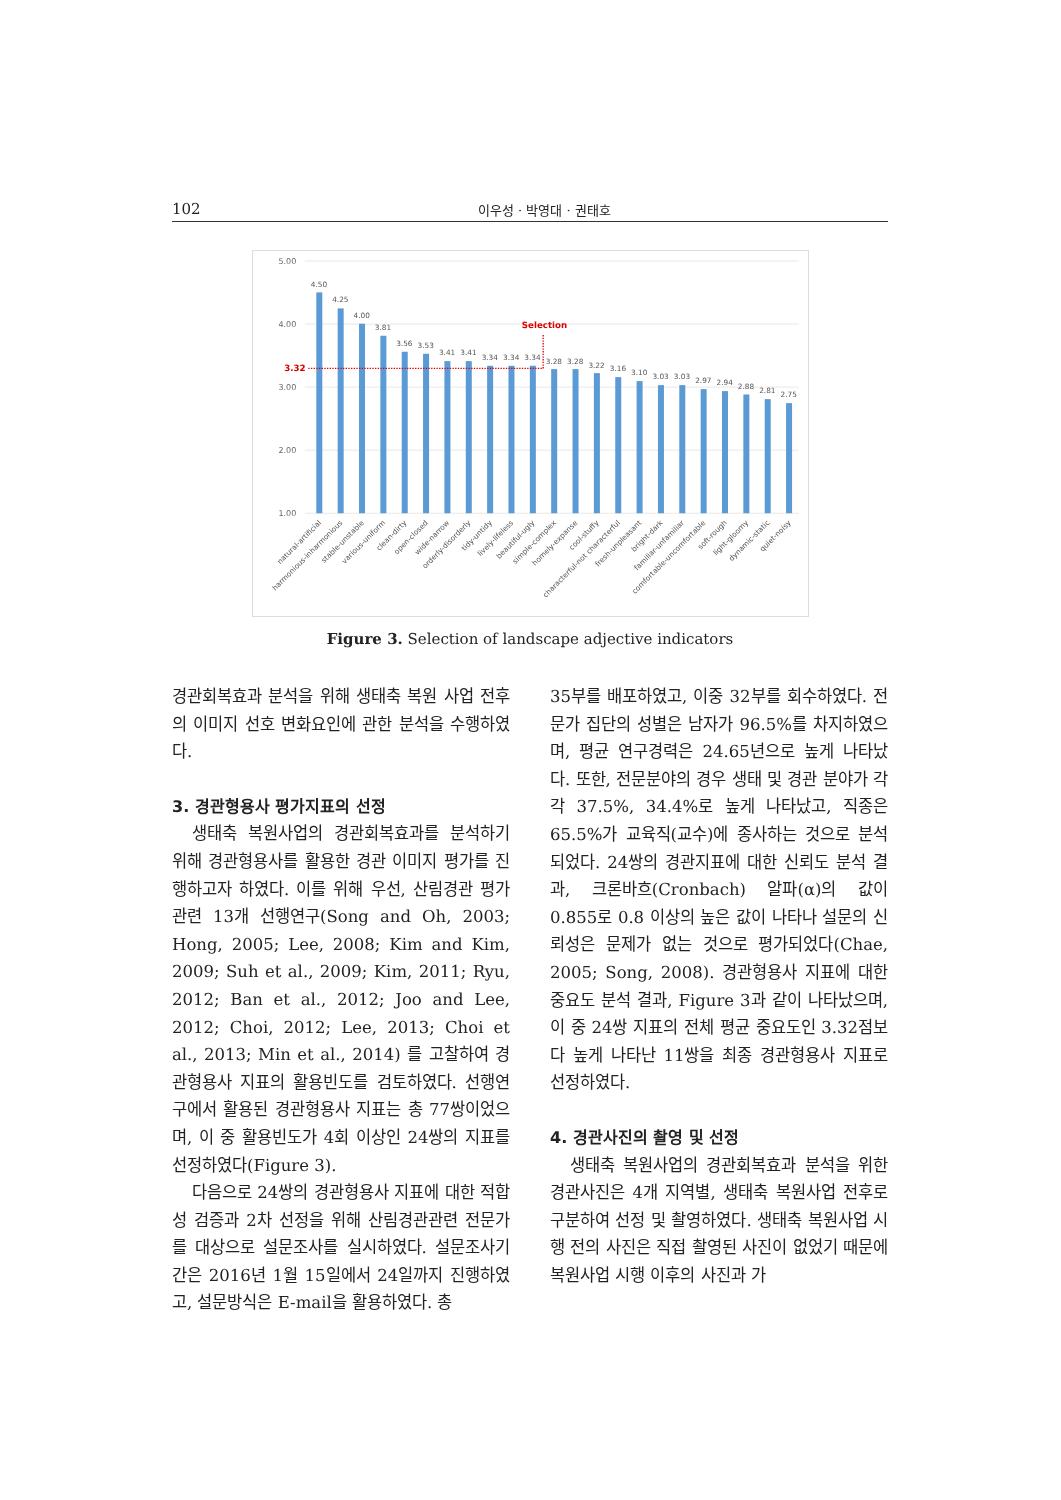102 이우성 · 박영대 · 권태호
5.00
4.00
3.00
2.00
1.00
4.50
4.25
4.00
3.81
3.56
3.53
3.41
3.41
3.34
3.34
3.34
3.28
3.28
3.22
3.16
3.10
3.03
3.03
2.97
2.94
2.88
2.81
2.75
3.32
Selection
natural-artificial
harmonious-inharmonious
stable-unstable
various-uniform
clean-dirty
open-closed
wide-narrow
orderly-disorderly
tidy-untidy
lively-lifeless
beautiful-ugly
simple-complex
homely-expanse
cool-stuffy
characterful-not characterful
fresh-unpleasant
bright-dark
familiar-unfamiliar
comfortable-uncomfortable
soft-rough
light-gloomy
dynamic-static
quiet-noisy
Figure 3. Selection of landscape adjective indicators
경관회복효과 분석을 위해 생태축 복원 사업 전후의 이미지 선호 변화요인에 관한 분석을 수행하였다.
3. 경관형용사 평가지표의 선정
생태축 복원사업의 경관회복효과를 분석하기 위해 경관형용사를 활용한 경관 이미지 평가를 진행하고자 하였다. 이를 위해 우선, 산림경관 평가 관련 13개 선행연구(Song and Oh, 2003; Hong, 2005; Lee, 2008; Kim and Kim, 2009; Suh et al., 2009; Kim, 2011; Ryu, 2012; Ban et al., 2012; Joo and Lee, 2012; Choi, 2012; Lee, 2013; Choi et al., 2013; Min et al., 2014) 를 고찰하여 경관형용사 지표의 활용빈도를 검토하였다. 선행연구에서 활용된 경관형용사 지표는 총 77쌍이었으며, 이 중 활용빈도가 4회 이상인 24쌍의 지표를 선정하였다(Figure 3).
다음으로 24쌍의 경관형용사 지표에 대한 적합성 검증과 2차 선정을 위해 산림경관관련 전문가를 대상으로 설문조사를 실시하였다. 설문조사기간은 2016년 1월 15일에서 24일까지 진행하였고, 설문방식은 E-mail을 활용하였다. 총
35부를 배포하였고, 이중 32부를 회수하였다. 전문가 집단의 성별은 남자가 96.5%를 차지하였으며, 평균 연구경력은 24.65년으로 높게 나타났다. 또한, 전문분야의 경우 생태 및 경관 분야가 각각 37.5%, 34.4%로 높게 나타났고, 직종은 65.5%가 교육직(교수)에 종사하는 것으로 분석되었다. 24쌍의 경관지표에 대한 신뢰도 분석 결과, 크론바흐(Cronbach) 알파(α)의 값이 0.855로 0.8 이상의 높은 값이 나타나 설문의 신뢰성은 문제가 없는 것으로 평가되었다(Chae, 2005; Song, 2008). 경관형용사 지표에 대한 중요도 분석 결과, Figure 3과 같이 나타났으며, 이 중 24쌍 지표의 전체 평균 중요도인 3.32점보다 높게 나타난 11쌍을 최종 경관형용사 지표로 선정하였다.
4. 경관사진의 촬영 및 선정
생태축 복원사업의 경관회복효과 분석을 위한 경관사진은 4개 지역별, 생태축 복원사업 전후로 구분하여 선정 및 촬영하였다. 생태축 복원사업 시행 전의 사진은 직접 촬영된 사진이 없었기 때문에 복원사업 시행 이후의 사진과 가